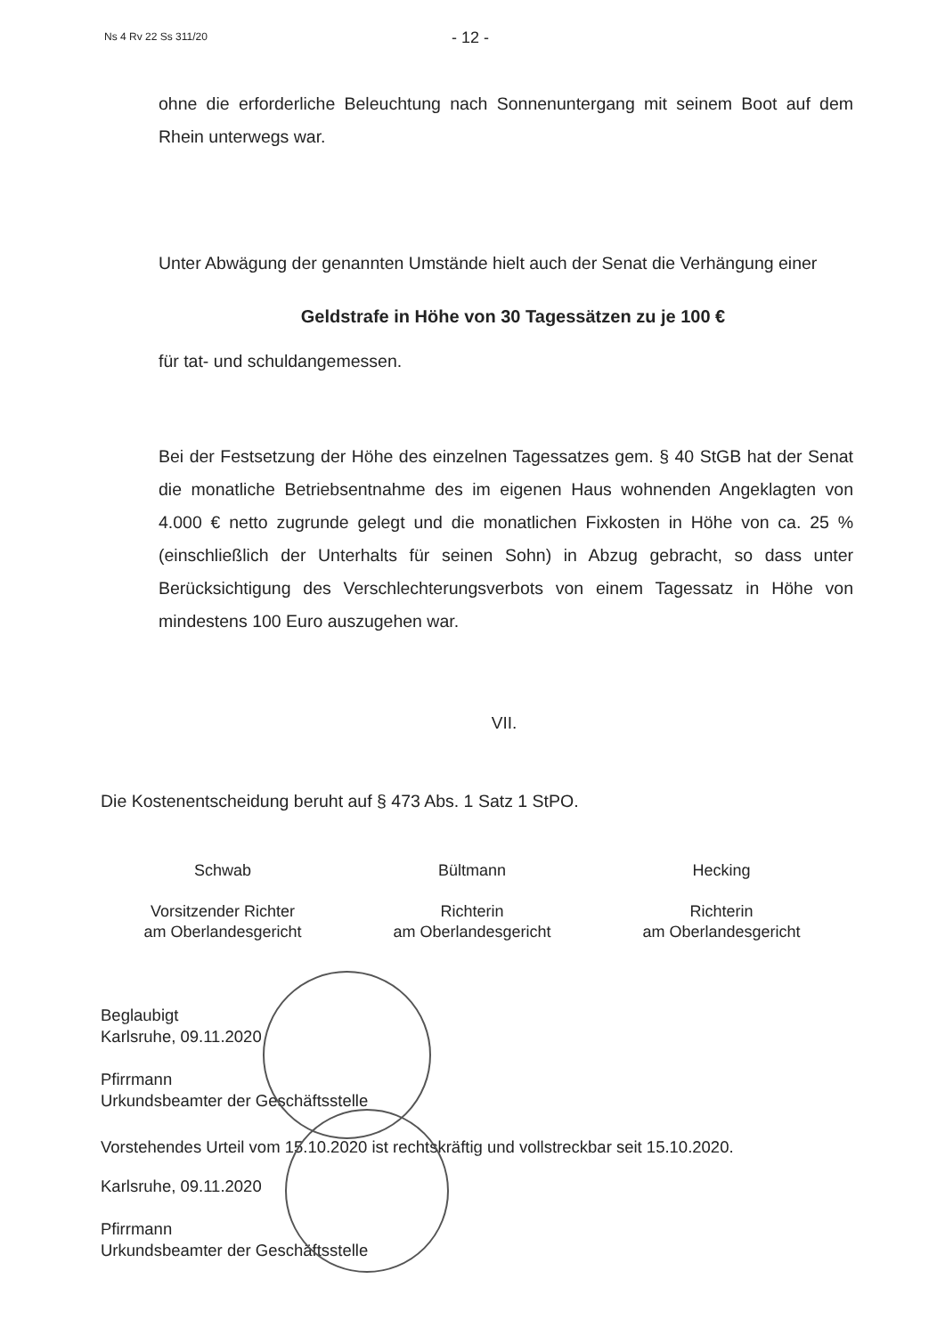Ns 4 Rv 22 Ss 311/20
- 12 -
ohne die erforderliche Beleuchtung nach Sonnenuntergang mit seinem Boot auf dem Rhein unterwegs war.
Unter Abwägung der genannten Umstände hielt auch der Senat die Verhängung einer
Geldstrafe in Höhe von 30 Tagessätzen zu je 100 €
für tat- und schuldangemessen.
Bei der Festsetzung der Höhe des einzelnen Tagessatzes gem. § 40 StGB hat der Senat die monatliche Betriebsentnahme des im eigenen Haus wohnenden Angeklagten von 4.000 € netto zugrunde gelegt und die monatlichen Fixkosten in Höhe von ca. 25 % (einschließlich der Unterhalts für seinen Sohn) in Abzug gebracht, so dass unter Berücksichtigung des Verschlechterungsverbots von einem Tagessatz in Höhe von mindestens 100 Euro auszugehen war.
VII.
Die Kostenentscheidung beruht auf § 473 Abs. 1 Satz 1 StPO.
Schwab
Vorsitzender Richter
am Oberlandesgericht
Bültmann
Richterin
am Oberlandesgericht
Hecking
Richterin
am Oberlandesgericht
Beglaubigt
Karlsruhe, 09.11.2020
Pfirrmann
Urkundsbeamter der Geschäftsstelle
Vorstehendes Urteil vom 15.10.2020 ist rechtskräftig und vollstreckbar seit 15.10.2020.
Karlsruhe, 09.11.2020
Pfirrmann
Urkundsbeamter der Geschäftsstelle